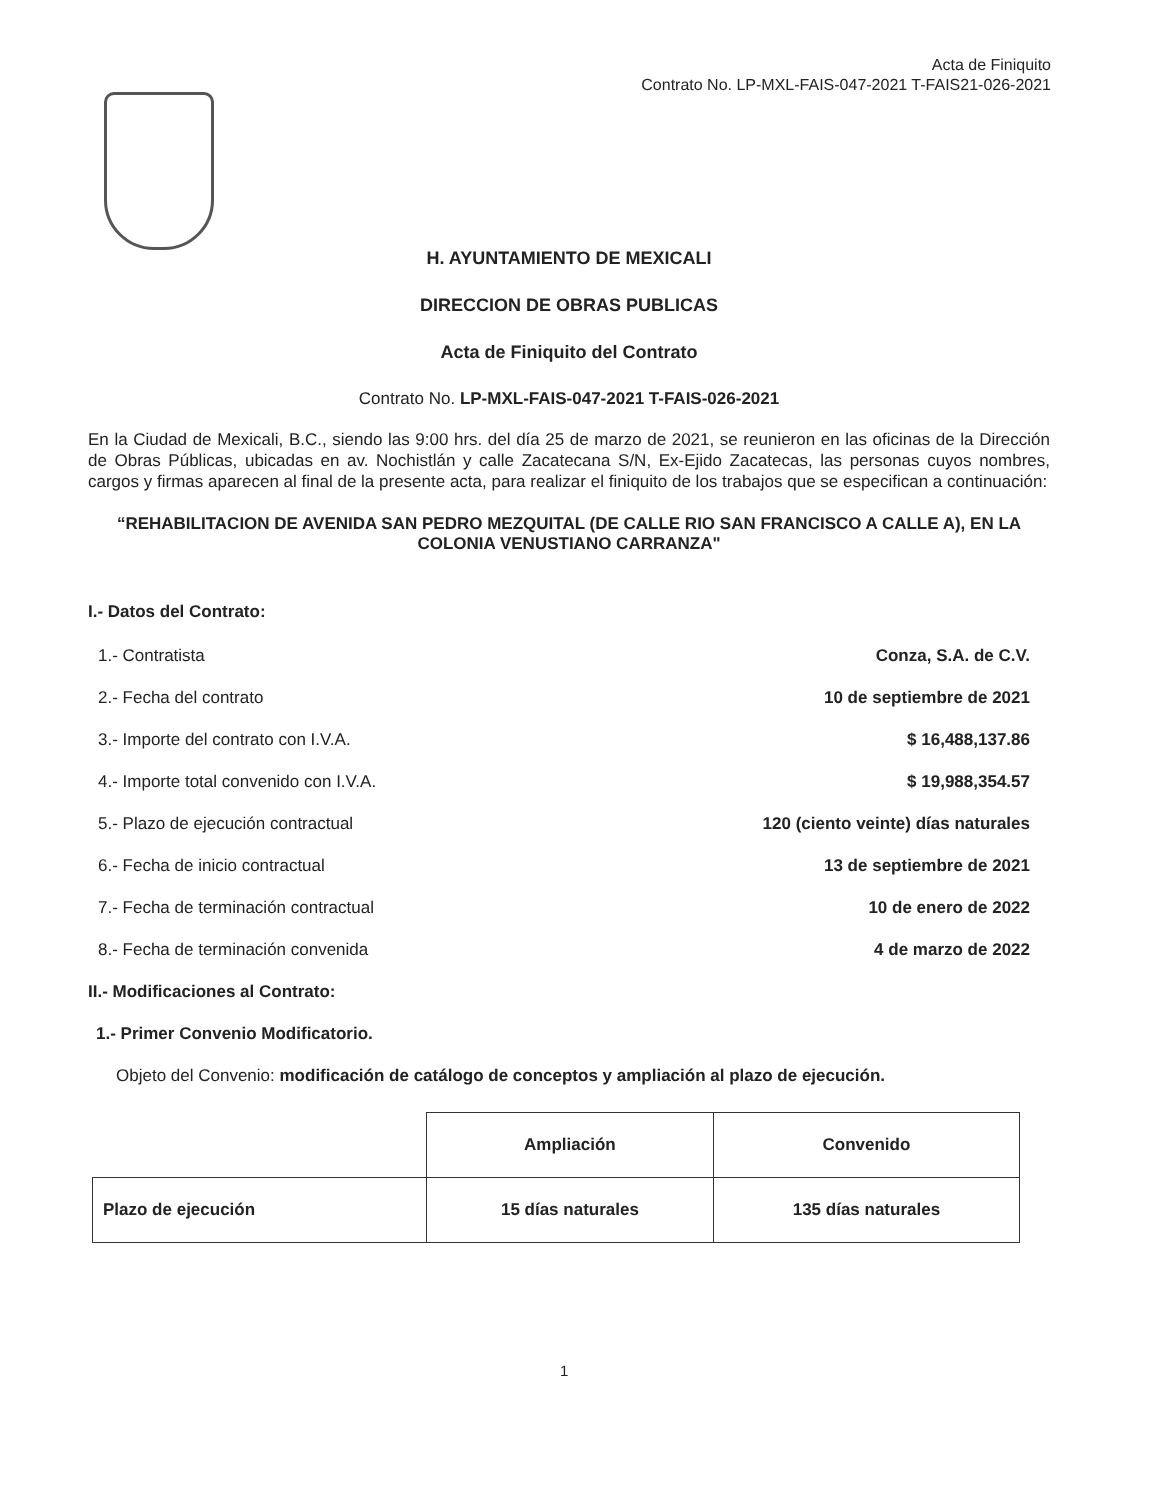Acta de Finiquito
Contrato No. LP-MXL-FAIS-047-2021 T-FAIS21-026-2021
H. AYUNTAMIENTO DE MEXICALI
DIRECCION DE OBRAS PUBLICAS
Acta de Finiquito del Contrato
Contrato No. LP-MXL-FAIS-047-2021 T-FAIS-026-2021
En la Ciudad de Mexicali, B.C., siendo las 9:00 hrs. del día 25 de marzo de 2021, se reunieron en las oficinas de la Dirección de Obras Públicas, ubicadas en av. Nochistlán y calle Zacatecana S/N, Ex-Ejido Zacatecas, las personas cuyos nombres, cargos y firmas aparecen al final de la presente acta, para realizar el finiquito de los trabajos que se especifican a continuación:
“REHABILITACION DE AVENIDA SAN PEDRO MEZQUITAL (DE CALLE RIO SAN FRANCISCO A CALLE A), EN LA COLONIA VENUSTIANO CARRANZA"
I.- Datos del Contrato:
1.- Contratista Conza, S.A. de C.V.
2.- Fecha del contrato 10 de septiembre de 2021
3.- Importe del contrato con I.V.A. $ 16,488,137.86
4.- Importe total convenido con I.V.A. $ 19,988,354.57
5.- Plazo de ejecución contractual 120 (ciento veinte) días naturales
6.- Fecha de inicio contractual 13 de septiembre de 2021
7.- Fecha de terminación contractual 10 de enero de 2022
8.- Fecha de terminación convenida 4 de marzo de 2022
II.- Modificaciones al Contrato:
1.- Primer Convenio Modificatorio.
Objeto del Convenio: modificación de catálogo de conceptos y ampliación al plazo de ejecución.
| | Ampliación | Convenido |
| --- | --- | --- |
| Plazo de ejecución | 15 días naturales | 135 días naturales |
1